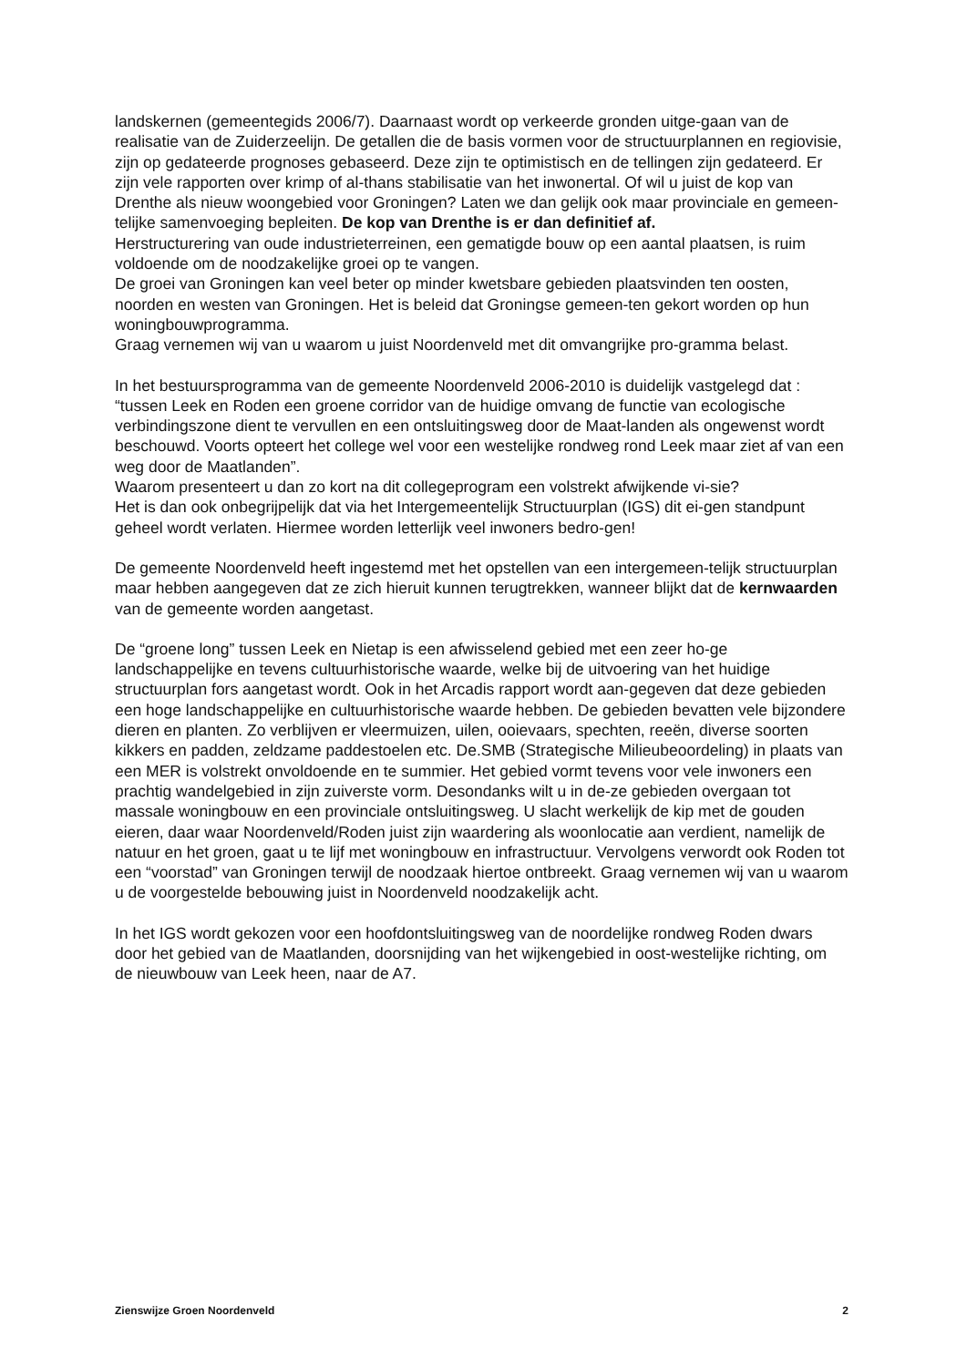landskernen (gemeentegids 2006/7). Daarnaast wordt op verkeerde gronden uitge-gaan van de realisatie van de Zuiderzeelijn. De getallen die de basis vormen voor de structuurplannen en regiovisie, zijn op gedateerde prognoses gebaseerd. Deze zijn te optimistisch en de tellingen zijn gedateerd. Er zijn vele rapporten over krimp of al-thans stabilisatie van het inwonertal. Of wil u juist de kop van Drenthe als nieuw woongebied voor Groningen? Laten we dan gelijk ook maar provinciale en gemeen-telijke samenvoeging bepleiten. De kop van Drenthe is er dan definitief af.
Herstructurering van oude industrieterreinen, een gematigde bouw op een aantal plaatsen, is ruim voldoende om de noodzakelijke groei op te vangen.
De groei van Groningen kan veel beter op minder kwetsbare gebieden plaatsvinden ten oosten, noorden en westen van Groningen. Het is beleid dat Groningse gemeen-ten gekort worden op hun woningbouwprogramma.
Graag vernemen wij van u waarom u juist Noordenveld met dit omvangrijke pro-gramma belast.
In het bestuursprogramma van de gemeente Noordenveld 2006-2010 is duidelijk vastgelegd dat :
“tussen Leek en Roden een groene corridor van de huidige omvang de functie van ecologische verbindingszone dient te vervullen en een ontsluitingsweg door de Maat-landen als ongewenst wordt beschouwd. Voorts opteert het college wel voor een westelijke rondweg rond Leek maar ziet af van een weg door de Maatlanden”.
Waarom presenteert u dan zo kort na dit collegeprogram een volstrekt afwijkende vi-sie?
Het is dan ook onbegrijpelijk dat via het Intergemeentelijk Structuurplan (IGS) dit ei-gen standpunt geheel wordt verlaten. Hiermee worden letterlijk veel inwoners bedro-gen!
De gemeente Noordenveld heeft ingestemd met het opstellen van een intergemeen-telijk structuurplan maar hebben aangegeven dat ze zich hieruit kunnen terugtrekken, wanneer blijkt dat de kernwaarden van de gemeente worden aangetast.
De “groene long” tussen Leek en Nietap is een afwisselend gebied met een zeer ho-ge landschappelijke en tevens cultuurhistorische waarde, welke bij de uitvoering van het huidige structuurplan fors aangetast wordt. Ook in het Arcadis rapport wordt aan-gegeven dat deze gebieden een hoge landschappelijke en cultuurhistorische waarde hebben. De gebieden bevatten vele bijzondere dieren en planten. Zo verblijven er vleermuizen, uilen, ooievaars, spechten, reeën, diverse soorten kikkers en padden, zeldzame paddestoelen etc. De.SMB (Strategische Milieubeoordeling) in plaats van een MER is volstrekt onvoldoende en te summier. Het gebied vormt tevens voor vele inwoners een prachtig wandelgebied in zijn zuiverste vorm. Desondanks wilt u in de-ze gebieden overgaan tot massale woningbouw en een provinciale ontsluitingsweg. U slacht werkelijk de kip met de gouden eieren, daar waar Noordenveld/Roden juist zijn waardering als woonlocatie aan verdient, namelijk de natuur en het groen, gaat u te lijf met woningbouw en infrastructuur. Vervolgens verwordt ook Roden tot een “voorstad” van Groningen terwijl de noodzaak hiertoe ontbreekt. Graag vernemen wij van u waarom u de voorgestelde bebouwing juist in Noordenveld noodzakelijk acht.
In het IGS wordt gekozen voor een hoofdontsluitingsweg van de noordelijke rondweg Roden dwars door het gebied van de Maatlanden, doorsnijding van het wijkengebied in oost-westelijke richting, om de nieuwbouw van Leek heen, naar de A7.
Zienswijze Groen Noordenveld 2